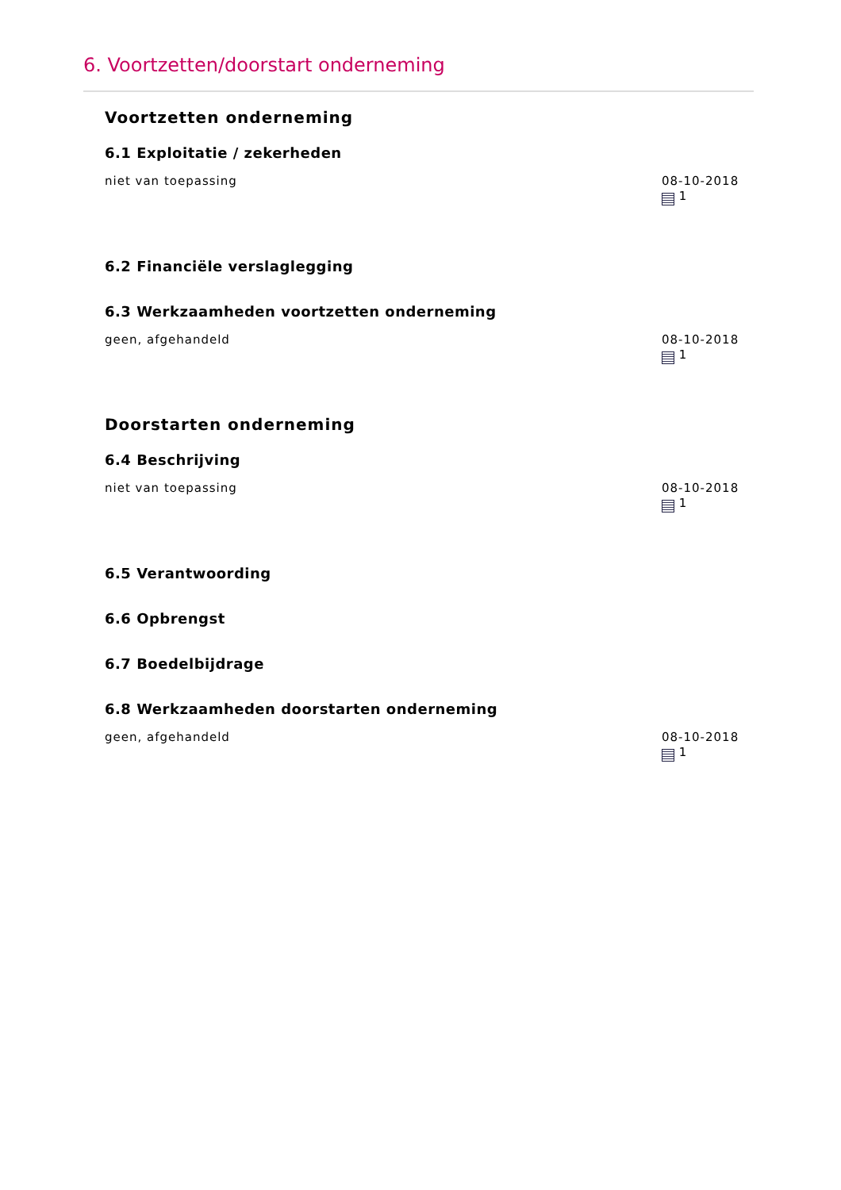6. Voortzetten/doorstart onderneming
Voortzetten onderneming
6.1 Exploitatie / zekerheden
niet van toepassing 08-10-2018
1
6.2 Financiële verslaglegging
6.3 Werkzaamheden voortzetten onderneming
geen, afgehandeld 08-10-2018
1
Doorstarten onderneming
6.4 Beschrijving
niet van toepassing 08-10-2018
1
6.5 Verantwoording
6.6 Opbrengst
6.7 Boedelbijdrage
6.8 Werkzaamheden doorstarten onderneming
geen, afgehandeld 08-10-2018
1